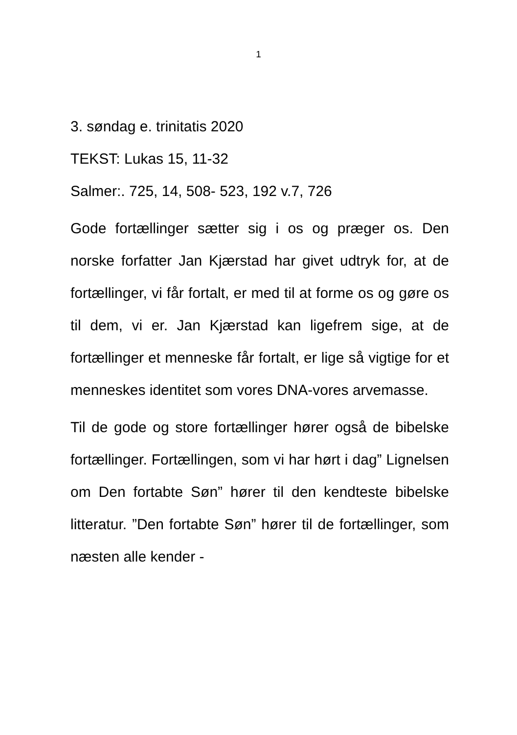1
3. søndag e. trinitatis 2020
TEKST: Lukas 15, 11-32
Salmer:. 725, 14, 508- 523, 192 v.7, 726
Gode fortællinger sætter sig i os og præger os. Den norske forfatter Jan Kjærstad har givet udtryk for, at de fortællinger, vi får fortalt, er med til at forme os og gøre os til dem, vi er. Jan Kjærstad kan ligefrem sige, at de fortællinger et menneske får fortalt, er lige så vigtige for et menneskes identitet som vores DNA-vores arvemasse.
Til de gode og store fortællinger hører også de bibelske fortællinger. Fortællingen, som vi har hørt i dag” Lignelsen om Den fortabte Søn” hører til den kendteste bibelske litteratur. ”Den fortabte Søn” hører til de fortællinger, som næsten alle kender -